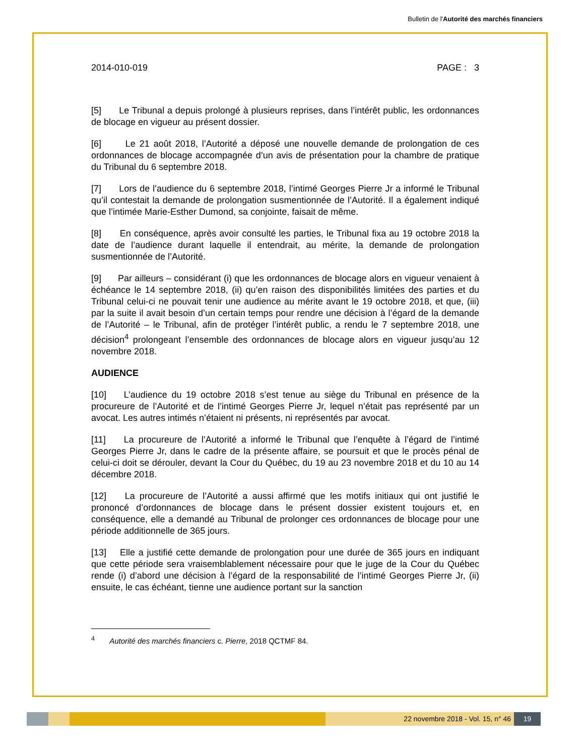Bulletin de l'Autorité des marchés financiers
2014-010-019 PAGE : 3
[5] Le Tribunal a depuis prolongé à plusieurs reprises, dans l’intérêt public, les ordonnances de blocage en vigueur au présent dossier.
[6] Le 21 août 2018, l’Autorité a déposé une nouvelle demande de prolongation de ces ordonnances de blocage accompagnée d’un avis de présentation pour la chambre de pratique du Tribunal du 6 septembre 2018.
[7] Lors de l’audience du 6 septembre 2018, l’intimé Georges Pierre Jr a informé le Tribunal qu’il contestait la demande de prolongation susmentionnée de l’Autorité. Il a également indiqué que l’intimée Marie-Esther Dumond, sa conjointe, faisait de même.
[8] En conséquence, après avoir consulté les parties, le Tribunal fixa au 19 octobre 2018 la date de l’audience durant laquelle il entendrait, au mérite, la demande de prolongation susmentionnée de l’Autorité.
[9] Par ailleurs – considérant (i) que les ordonnances de blocage alors en vigueur venaient à échéance le 14 septembre 2018, (ii) qu’en raison des disponibilités limitées des parties et du Tribunal celui-ci ne pouvait tenir une audience au mérite avant le 19 octobre 2018, et que, (iii) par la suite il avait besoin d’un certain temps pour rendre une décision à l’égard de la demande de l’Autorité – le Tribunal, afin de protéger l’intérêt public, a rendu le 7 septembre 2018, une décision<sup>4</sup> prolongeant l’ensemble des ordonnances de blocage alors en vigueur jusqu’au 12 novembre 2018.
AUDIENCE
[10] L’audience du 19 octobre 2018 s’est tenue au siège du Tribunal en présence de la procureure de l’Autorité et de l’intimé Georges Pierre Jr, lequel n’était pas représenté par un avocat. Les autres intimés n’étaient ni présents, ni représentés par avocat.
[11] La procureure de l’Autorité a informé le Tribunal que l’enquête à l’égard de l’intimé Georges Pierre Jr, dans le cadre de la présente affaire, se poursuit et que le procès pénal de celui-ci doit se dérouler, devant la Cour du Québec, du 19 au 23 novembre 2018 et du 10 au 14 décembre 2018.
[12] La procureure de l’Autorité a aussi affirmé que les motifs initiaux qui ont justifié le prononcé d’ordonnances de blocage dans le présent dossier existent toujours et, en conséquence, elle a demandé au Tribunal de prolonger ces ordonnances de blocage pour une période additionnelle de 365 jours.
[13] Elle a justifié cette demande de prolongation pour une durée de 365 jours en indiquant que cette période sera vraisemblablement nécessaire pour que le juge de la Cour du Québec rende (i) d’abord une décision à l’égard de la responsabilité de l’intimé Georges Pierre Jr, (ii) ensuite, le cas échéant, tienne une audience portant sur la sanction
<sup>4</sup> Autorité des marchés financiers c. Pierre, 2018 QCTMF 84.
22 novembre 2018 - Vol. 15, n° 46 19